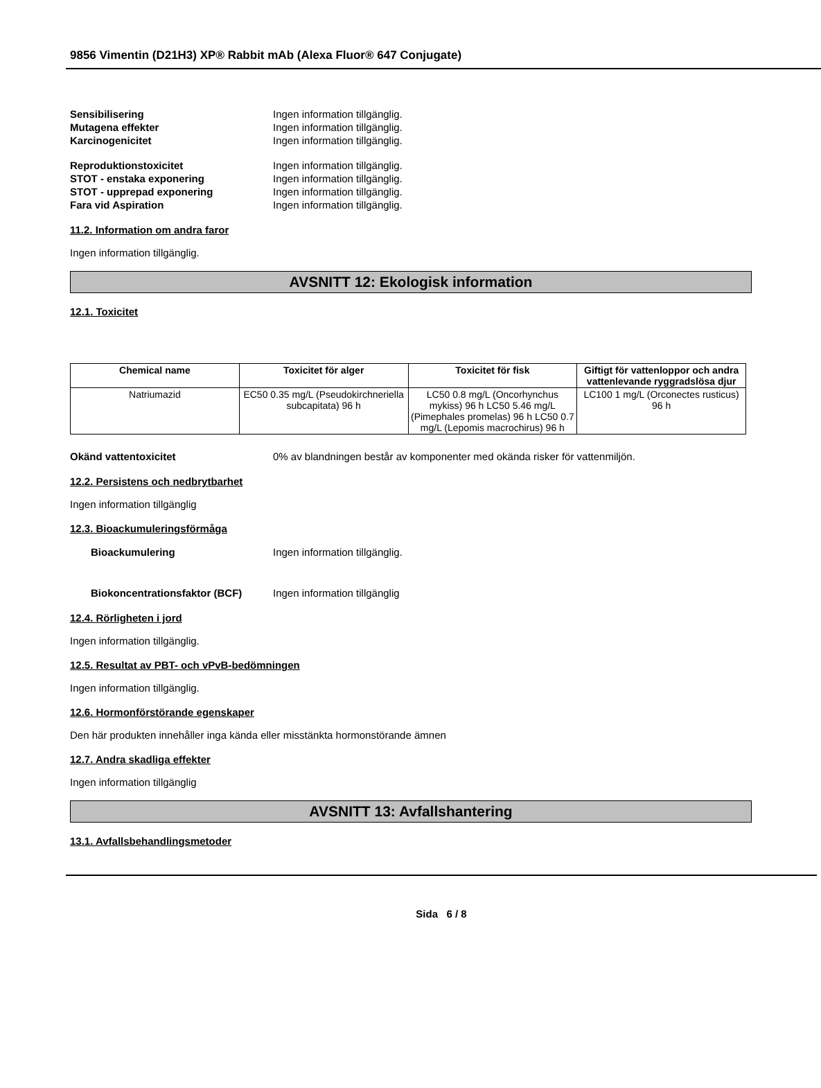9856 Vimentin (D21H3) XP® Rabbit mAb (Alexa Fluor® 647 Conjugate)
Sensibilisering Ingen information tillgänglig.
Mutagena effekter Ingen information tillgänglig.
Karcinogenicitet Ingen information tillgänglig.
Reproduktionstoxicitet Ingen information tillgänglig.
STOT - enstaka exponering Ingen information tillgänglig.
STOT - upprepad exponering Ingen information tillgänglig.
Fara vid Aspiration Ingen information tillgänglig.
11.2. Information om andra faror
Ingen information tillgänglig.
AVSNITT 12: Ekologisk information
12.1. Toxicitet
| Chemical name | Toxicitet för alger | Toxicitet för fisk | Giftigt för vattenloppor och andra vattenlevande ryggradslösa djur |
| --- | --- | --- | --- |
| Natriumazid | EC50 0.35 mg/L (Pseudokirchneriella subcapitata) 96 h | LC50 0.8 mg/L (Oncorhynchus mykiss) 96 h LC50 5.46 mg/L (Pimephales promelas) 96 h LC50 0.7 mg/L (Lepomis macrochirus) 96 h | LC100 1 mg/L (Orconectes rusticus) 96 h |
Okänd vattentoxicitet 0% av blandningen består av komponenter med okända risker för vattenmiljön.
12.2. Persistens och nedbrytbarhet
Ingen information tillgänglig
12.3. Bioackumuleringsförmåga
Bioackumulering Ingen information tillgänglig.
Biokoncentrationsfaktor (BCF) Ingen information tillgänglig
12.4. Rörligheten i jord
Ingen information tillgänglig.
12.5. Resultat av PBT- och vPvB-bedömningen
Ingen information tillgänglig.
12.6. Hormonförstörande egenskaper
Den här produkten innehåller inga kända eller misstänkta hormonstörande ämnen
12.7. Andra skadliga effekter
Ingen information tillgänglig
AVSNITT 13: Avfallshantering
13.1. Avfallsbehandlingsmetoder
Sida 6 / 8